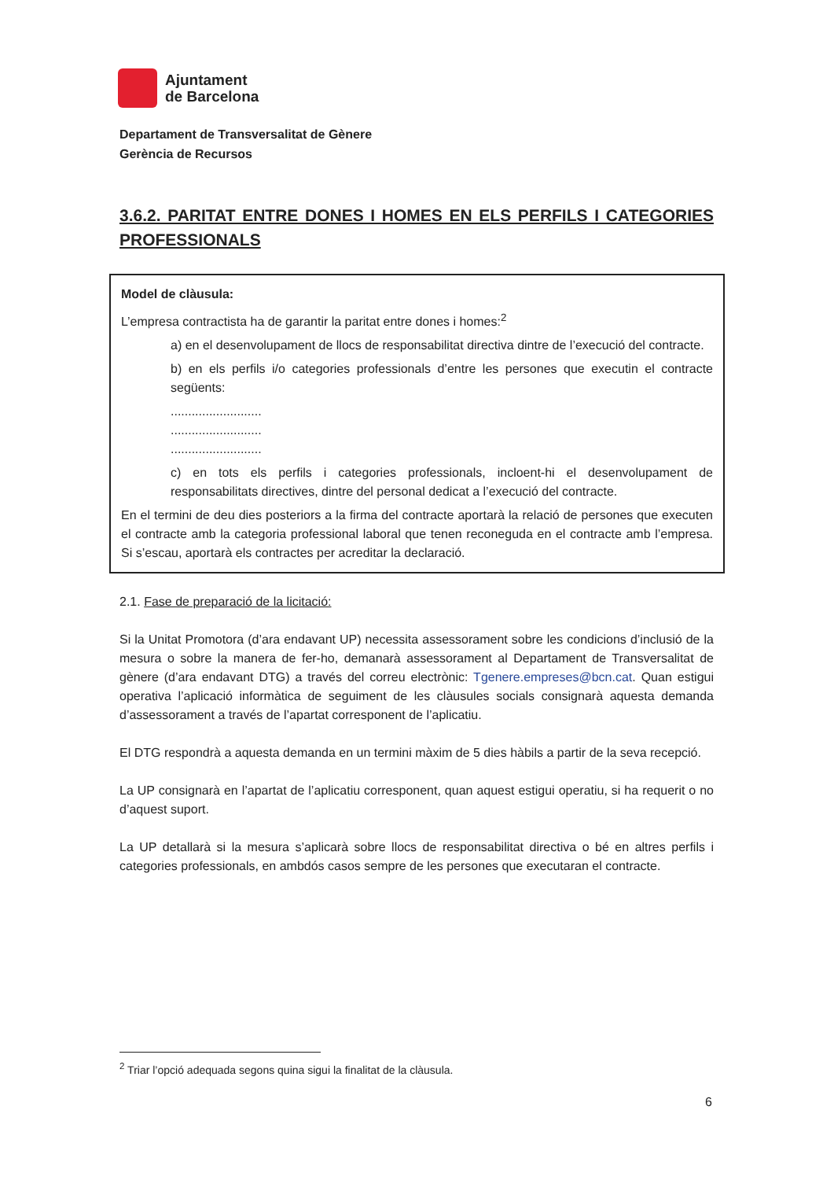Ajuntament
de Barcelona
Departament de Transversalitat de Gènere
Gerència de Recursos
3.6.2. PARITAT ENTRE DONES I HOMES EN ELS PERFILS I CATEGORIES PROFESSIONALS
Model de clàusula:
L’empresa contractista ha de garantir la paritat entre dones i homes:<sup>2</sup>
a) en el desenvolupament de llocs de responsabilitat directiva dintre de l’execució del contracte.
b) en els perfils i/o categories professionals d’entre les persones que executin el contracte següents:
..........................
..........................
..........................
c) en tots els perfils i categories professionals, incloent-hi el desenvolupament de responsabilitats directives, dintre del personal dedicat a l’execució del contracte.
En el termini de deu dies posteriors a la firma del contracte aportarà la relació de persones que executen el contracte amb la categoria professional laboral que tenen reconeguda en el contracte amb l’empresa. Si s’escau, aportarà els contractes per acreditar la declaració.
2.1. Fase de preparació de la licitació:
Si la Unitat Promotora (d’ara endavant UP) necessita assessorament sobre les condicions d’inclusió de la mesura o sobre la manera de fer-ho, demanarà assessorament al Departament de Transversalitat de gènere (d’ara endavant DTG) a través del correu electrònic: Tgenere.empreses@bcn.cat. Quan estigui operativa l’aplicació informàtica de seguiment de les clàusules socials consignarà aquesta demanda d’assessorament a través de l’apartat corresponent de l’aplicatiu.
El DTG respondrà a aquesta demanda en un termini màxim de 5 dies hàbils a partir de la seva recepció.
La UP consignarà en l’apartat de l’aplicatiu corresponent, quan aquest estigui operatiu, si ha requerit o no d’aquest suport.
La UP detallarà si la mesura s’aplicarà sobre llocs de responsabilitat directiva o bé en altres perfils i categories professionals, en ambdós casos sempre de les persones que executaran el contracte.
<sup>2</sup> Triar l’opció adequada segons quina sigui la finalitat de la clàusula.
6